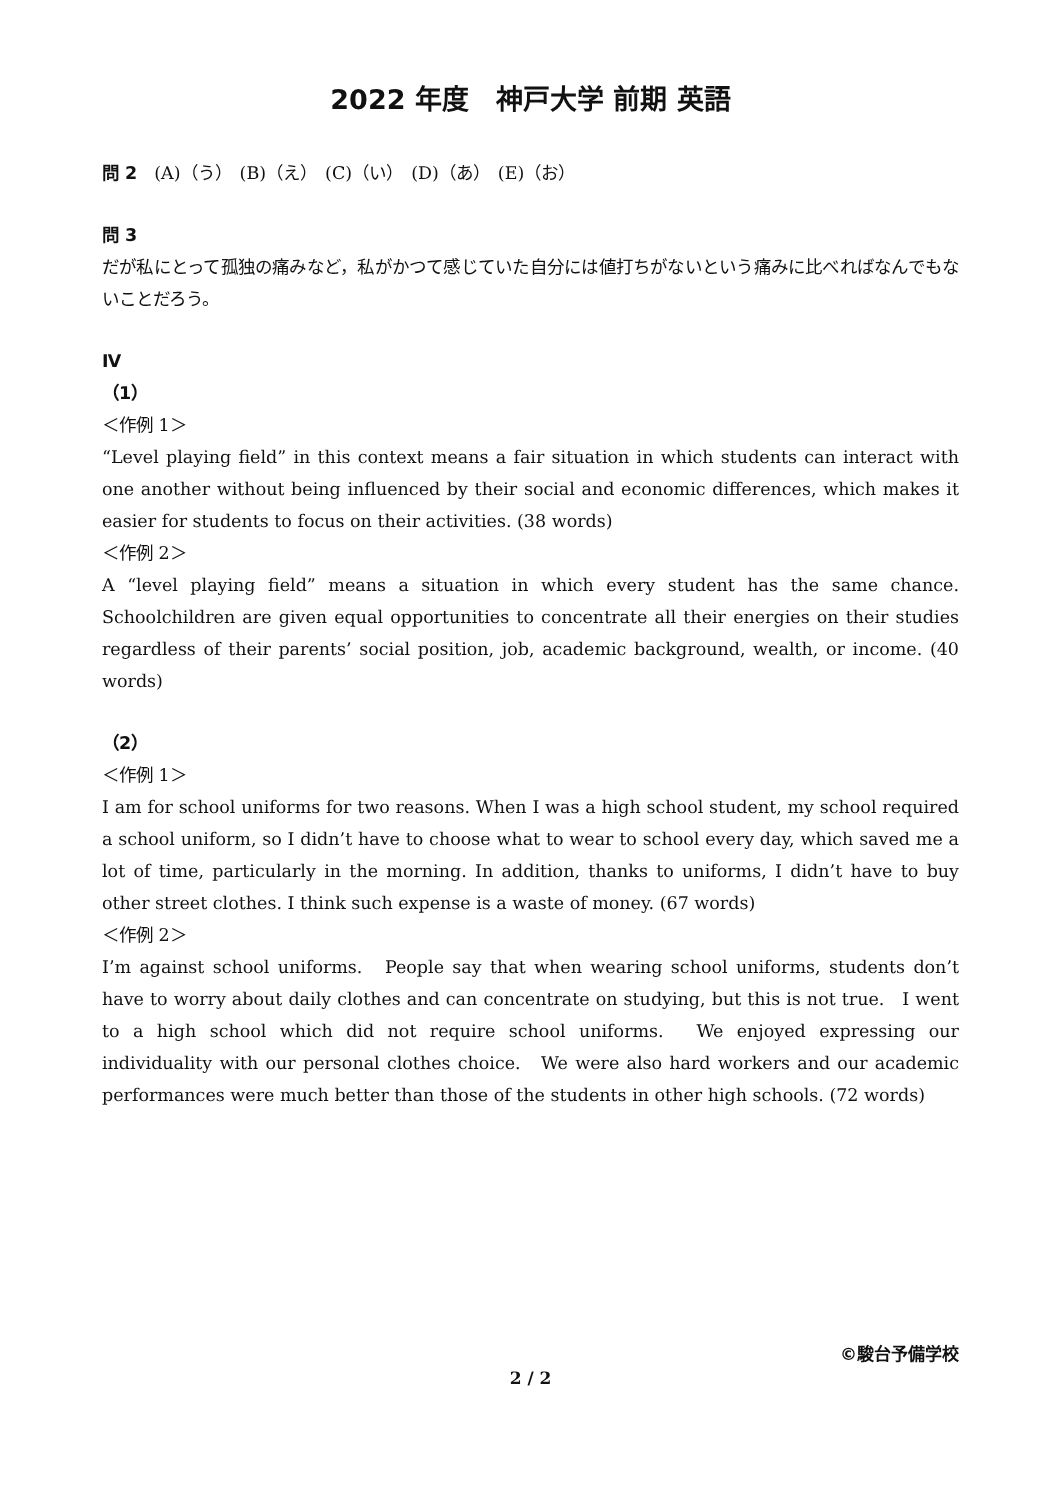2022 年度　神戸大学 前期 英語
問 2　(A)（う）　(B)（え）　(C)（い）　(D)（あ）　(E)（お）
問 3
だが私にとって孤独の痛みなど，私がかつて感じていた自分には値打ちがないという痛みに比べればなんでもないことだろう。
Ⅳ
（1）
＜作例 1＞
“Level playing field” in this context means a fair situation in which students can interact with one another without being influenced by their social and economic differences, which makes it easier for students to focus on their activities. (38 words)
＜作例 2＞
A “level playing field” means a situation in which every student has the same chance. Schoolchildren are given equal opportunities to concentrate all their energies on their studies regardless of their parents’ social position, job, academic background, wealth, or income. (40 words)
（2）
＜作例 1＞
I am for school uniforms for two reasons. When I was a high school student, my school required a school uniform, so I didn’t have to choose what to wear to school every day, which saved me a lot of time, particularly in the morning. In addition, thanks to uniforms, I didn’t have to buy other street clothes. I think such expense is a waste of money. (67 words)
＜作例 2＞
I’m against school uniforms.　People say that when wearing school uniforms, students don’t have to worry about daily clothes and can concentrate on studying, but this is not true.　I went to a high school which did not require school uniforms.　We enjoyed expressing our individuality with our personal clothes choice.　We were also hard workers and our academic performances were much better than those of the students in other high schools. (72 words)
©駿台予備学校
2 / 2